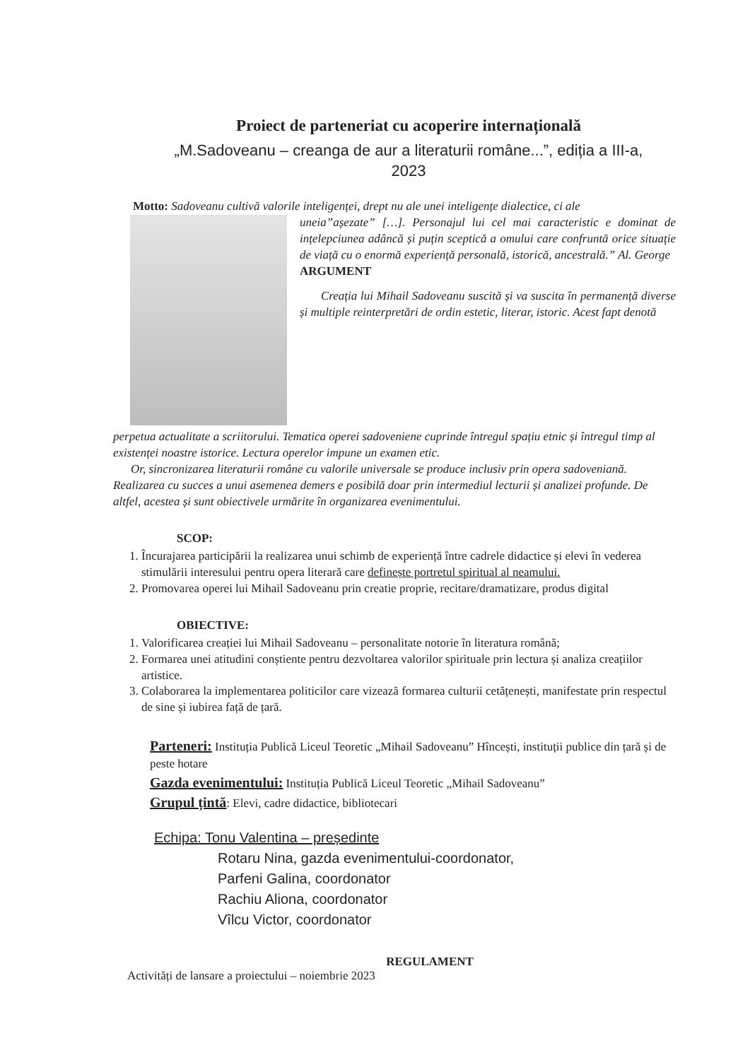Proiect de parteneriat cu acoperire internațională
„M.Sadoveanu – creanga de aur a literaturii române...”, ediția a III-a,
2023
Motto: Sadoveanu cultivă valorile inteligenței, drept nu ale unei inteligențe dialectice, ci ale
uneia”așezate” […]. Personajul lui cel mai caracteristic e dominat de ințelepciunea adâncă și puțin sceptică a omului care confruntă orice situație de viață cu o enormă experiență personală, istorică, ancestrală.” Al. George
ARGUMENT
Creația lui Mihail Sadoveanu suscită și va suscita în permanență diverse și multiple reinterpretări de ordin estetic, literar, istoric. Acest fapt denotă
perpetua actualitate a scriitorului. Tematica operei sadoveniene cuprinde întregul spațiu etnic și întregul timp al existenței noastre istorice. Lectura operelor impune un examen etic.
Or, sincronizarea literaturii române cu valorile universale se produce inclusiv prin opera sadoveniană. Realizarea cu succes a unui asemenea demers e posibilă doar prin intermediul lecturii și analizei profunde. De altfel, acestea și sunt obiectivele urmărite în organizarea evenimentului.
SCOP:
1. Încurajarea participării la realizarea unui schimb de experiență între cadrele didactice și elevi în vederea stimulării interesului pentru opera literară care definește portretul spiritual al neamului.
2. Promovarea operei lui Mihail Sadoveanu prin creatie proprie, recitare/dramatizare, produs digital
OBIECTIVE:
1. Valorificarea creației lui Mihail Sadoveanu – personalitate notorie în literatura română;
2. Formarea unei atitudini conștiente pentru dezvoltarea valorilor spirituale prin lectura și analiza creațiilor artistice.
3. Colaborarea la implementarea politicilor care vizează formarea culturii cetățenești, manifestate prin respectul de sine și iubirea față de țară.
Parteneri: Instituția Publică Liceul Teoretic „Mihail Sadoveanu” Hîncești, instituții publice din țară și de peste hotare
Gazda evenimentului: Instituția Publică Liceul Teoretic „Mihail Sadoveanu”
Grupul țintă: Elevi, cadre didactice, bibliotecari
Echipa: Tonu Valentina – președinte
Rotaru Nina, gazda evenimentului-coordonator,
Parfeni Galina, coordonator
Rachiu Aliona, coordonator
Vîlcu Victor, coordonator
REGULAMENT
Activități de lansare a proiectului – noiembrie 2023